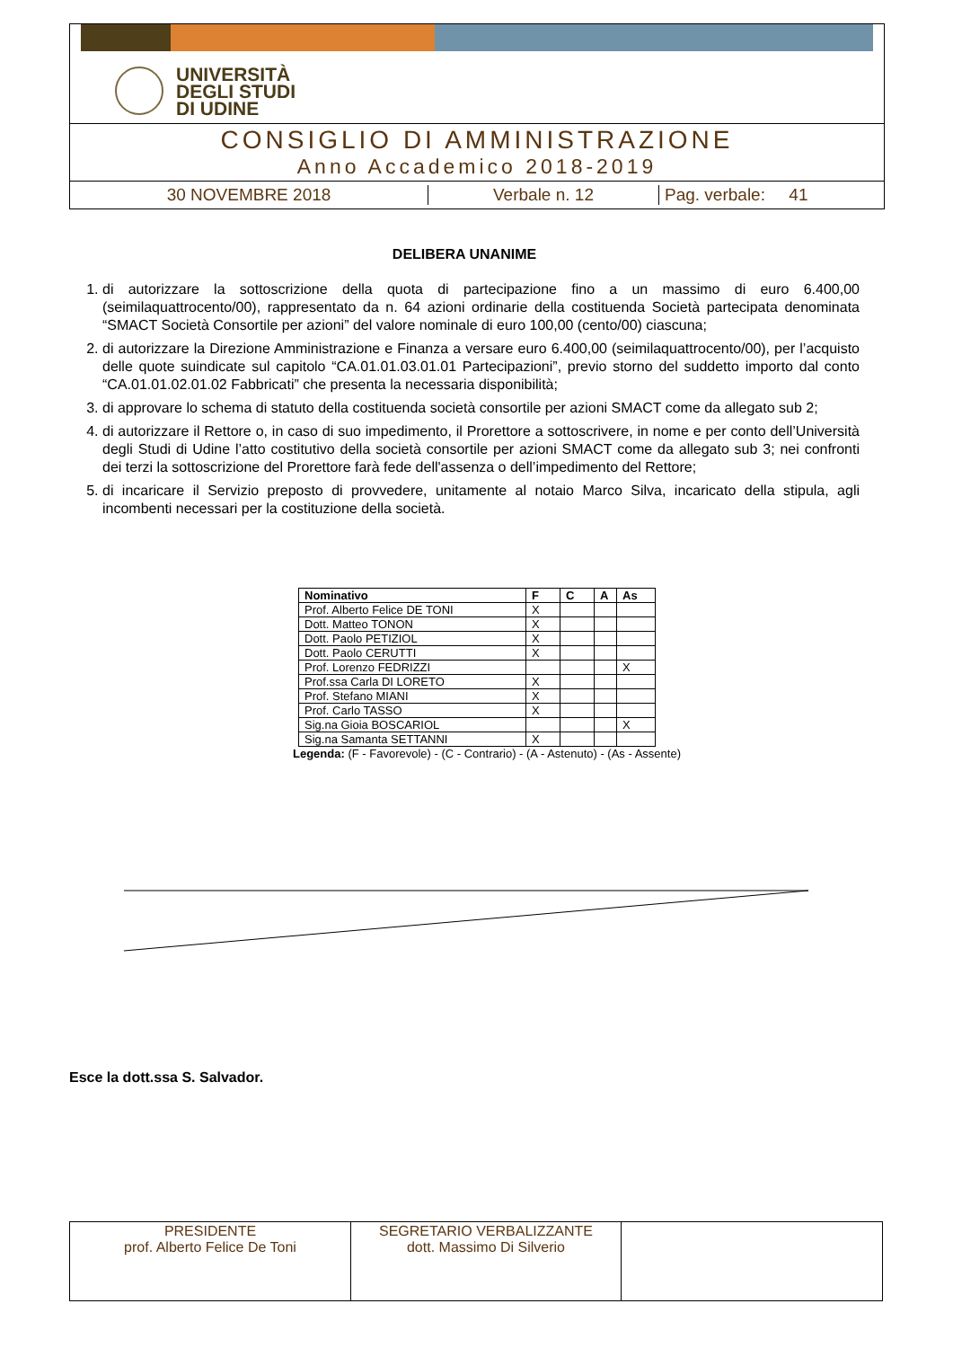UNIVERSITÀ
DEGLI STUDI
DI UDINE
CONSIGLIO DI AMMINISTRAZIONE
Anno Accademico 2018-2019
30 NOVEMBRE 2018 Verbale n. 12 Pag. verbale: 41
DELIBERA UNANIME
1. di autorizzare la sottoscrizione della quota di partecipazione fino a un massimo di euro 6.400,00 (seimilaquattrocento/00), rappresentato da n. 64 azioni ordinarie della costituenda Società partecipata denominata “SMACT Società Consortile per azioni” del valore nominale di euro 100,00 (cento/00) ciascuna;
2. di autorizzare la Direzione Amministrazione e Finanza a versare euro 6.400,00 (seimilaquattrocento/00), per l’acquisto delle quote suindicate sul capitolo “CA.01.01.03.01.01 Partecipazioni”, previo storno del suddetto importo dal conto “CA.01.01.02.01.02 Fabbricati” che presenta la necessaria disponibilità;
3. di approvare lo schema di statuto della costituenda società consortile per azioni SMACT come da allegato sub 2;
4. di autorizzare il Rettore o, in caso di suo impedimento, il Prorettore a sottoscrivere, in nome e per conto dell’Università degli Studi di Udine l’atto costitutivo della società consortile per azioni SMACT come da allegato sub 3; nei confronti dei terzi la sottoscrizione del Prorettore farà fede dell'assenza o dell’impedimento del Rettore;
5. di incaricare il Servizio preposto di provvedere, unitamente al notaio Marco Silva, incaricato della stipula, agli incombenti necessari per la costituzione della società.
| Nominativo | F | C | A | As |
| --- | --- | --- | --- | --- |
| Prof. Alberto Felice DE TONI | X | | | |
| Dott. Matteo TONON | X | | | |
| Dott. Paolo PETIZIOL | X | | | |
| Dott. Paolo CERUTTI | X | | | |
| Prof. Lorenzo FEDRIZZI | | | | X |
| Prof.ssa Carla DI LORETO | X | | | |
| Prof. Stefano MIANI | X | | | |
| Prof. Carlo TASSO | X | | | |
| Sig.na Gioia BOSCARIOL | | | | X |
| Sig.na Samanta SETTANNI | X | | | |
Legenda: (F - Favorevole) - (C - Contrario) - (A - Astenuto) - (As - Assente)
Esce la dott.ssa S. Salvador.
| PRESIDENTE prof. Alberto Felice De Toni | SEGRETARIO VERBALIZZANTE dott. Massimo Di Silverio | |